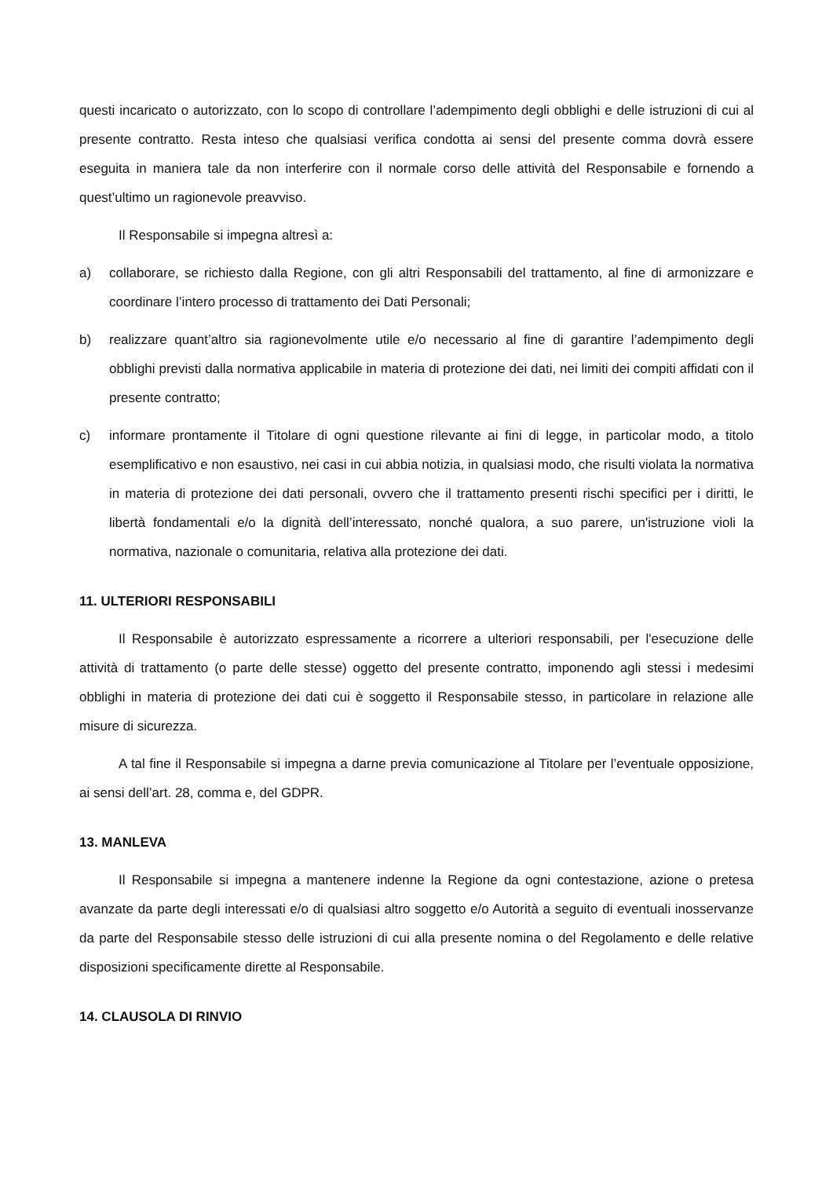questi incaricato o autorizzato, con lo scopo di controllare l’adempimento degli obblighi e delle istruzioni di cui al presente contratto. Resta inteso che qualsiasi verifica condotta ai sensi del presente comma dovrà essere eseguita in maniera tale da non interferire con il normale corso delle attività del Responsabile e fornendo a quest’ultimo un ragionevole preavviso.
Il Responsabile si impegna altresì a:
a) collaborare, se richiesto dalla Regione, con gli altri Responsabili del trattamento, al fine di armonizzare e coordinare l’intero processo di trattamento dei Dati Personali;
b) realizzare quant’altro sia ragionevolmente utile e/o necessario al fine di garantire l’adempimento degli obblighi previsti dalla normativa applicabile in materia di protezione dei dati, nei limiti dei compiti affidati con il presente contratto;
c) informare prontamente il Titolare di ogni questione rilevante ai fini di legge, in particolar modo, a titolo esemplificativo e non esaustivo, nei casi in cui abbia notizia, in qualsiasi modo, che risulti violata la normativa in materia di protezione dei dati personali, ovvero che il trattamento presenti rischi specifici per i diritti, le libertà fondamentali e/o la dignità dell’interessato, nonché qualora, a suo parere, un'istruzione violi la normativa, nazionale o comunitaria, relativa alla protezione dei dati.
11. ULTERIORI RESPONSABILI
Il Responsabile è autorizzato espressamente a ricorrere a ulteriori responsabili, per l'esecuzione delle attività di trattamento (o parte delle stesse) oggetto del presente contratto, imponendo agli stessi i medesimi obblighi in materia di protezione dei dati cui è soggetto il Responsabile stesso, in particolare in relazione alle misure di sicurezza.
A tal fine il Responsabile si impegna a darne previa comunicazione al Titolare per l’eventuale opposizione, ai sensi dell’art. 28, comma e, del GDPR.
13. MANLEVA
Il Responsabile si impegna a mantenere indenne la Regione da ogni contestazione, azione o pretesa avanzate da parte degli interessati e/o di qualsiasi altro soggetto e/o Autorità a seguito di eventuali inosservanze da parte del Responsabile stesso delle istruzioni di cui alla presente nomina o del Regolamento e delle relative disposizioni specificamente dirette al Responsabile.
14. CLAUSOLA DI RINVIO